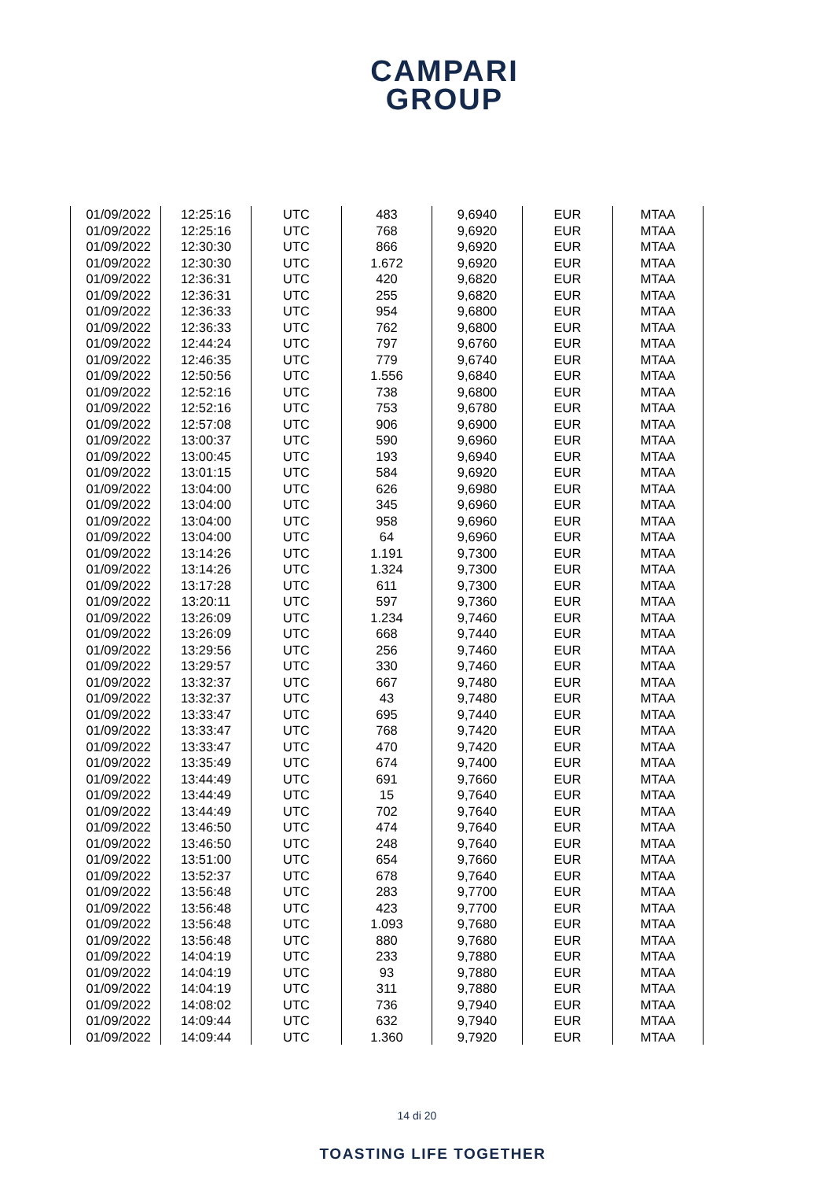CAMPARI
GROUP
| 01/09/2022 | 12:25:16 | UTC | 483 | 9,6940 | EUR | MTAA |
| 01/09/2022 | 12:25:16 | UTC | 768 | 9,6920 | EUR | MTAA |
| 01/09/2022 | 12:30:30 | UTC | 866 | 9,6920 | EUR | MTAA |
| 01/09/2022 | 12:30:30 | UTC | 1.672 | 9,6920 | EUR | MTAA |
| 01/09/2022 | 12:36:31 | UTC | 420 | 9,6820 | EUR | MTAA |
| 01/09/2022 | 12:36:31 | UTC | 255 | 9,6820 | EUR | MTAA |
| 01/09/2022 | 12:36:33 | UTC | 954 | 9,6800 | EUR | MTAA |
| 01/09/2022 | 12:36:33 | UTC | 762 | 9,6800 | EUR | MTAA |
| 01/09/2022 | 12:44:24 | UTC | 797 | 9,6760 | EUR | MTAA |
| 01/09/2022 | 12:46:35 | UTC | 779 | 9,6740 | EUR | MTAA |
| 01/09/2022 | 12:50:56 | UTC | 1.556 | 9,6840 | EUR | MTAA |
| 01/09/2022 | 12:52:16 | UTC | 738 | 9,6800 | EUR | MTAA |
| 01/09/2022 | 12:52:16 | UTC | 753 | 9,6780 | EUR | MTAA |
| 01/09/2022 | 12:57:08 | UTC | 906 | 9,6900 | EUR | MTAA |
| 01/09/2022 | 13:00:37 | UTC | 590 | 9,6960 | EUR | MTAA |
| 01/09/2022 | 13:00:45 | UTC | 193 | 9,6940 | EUR | MTAA |
| 01/09/2022 | 13:01:15 | UTC | 584 | 9,6920 | EUR | MTAA |
| 01/09/2022 | 13:04:00 | UTC | 626 | 9,6980 | EUR | MTAA |
| 01/09/2022 | 13:04:00 | UTC | 345 | 9,6960 | EUR | MTAA |
| 01/09/2022 | 13:04:00 | UTC | 958 | 9,6960 | EUR | MTAA |
| 01/09/2022 | 13:04:00 | UTC | 64 | 9,6960 | EUR | MTAA |
| 01/09/2022 | 13:14:26 | UTC | 1.191 | 9,7300 | EUR | MTAA |
| 01/09/2022 | 13:14:26 | UTC | 1.324 | 9,7300 | EUR | MTAA |
| 01/09/2022 | 13:17:28 | UTC | 611 | 9,7300 | EUR | MTAA |
| 01/09/2022 | 13:20:11 | UTC | 597 | 9,7360 | EUR | MTAA |
| 01/09/2022 | 13:26:09 | UTC | 1.234 | 9,7460 | EUR | MTAA |
| 01/09/2022 | 13:26:09 | UTC | 668 | 9,7440 | EUR | MTAA |
| 01/09/2022 | 13:29:56 | UTC | 256 | 9,7460 | EUR | MTAA |
| 01/09/2022 | 13:29:57 | UTC | 330 | 9,7460 | EUR | MTAA |
| 01/09/2022 | 13:32:37 | UTC | 667 | 9,7480 | EUR | MTAA |
| 01/09/2022 | 13:32:37 | UTC | 43 | 9,7480 | EUR | MTAA |
| 01/09/2022 | 13:33:47 | UTC | 695 | 9,7440 | EUR | MTAA |
| 01/09/2022 | 13:33:47 | UTC | 768 | 9,7420 | EUR | MTAA |
| 01/09/2022 | 13:33:47 | UTC | 470 | 9,7420 | EUR | MTAA |
| 01/09/2022 | 13:35:49 | UTC | 674 | 9,7400 | EUR | MTAA |
| 01/09/2022 | 13:44:49 | UTC | 691 | 9,7660 | EUR | MTAA |
| 01/09/2022 | 13:44:49 | UTC | 15 | 9,7640 | EUR | MTAA |
| 01/09/2022 | 13:44:49 | UTC | 702 | 9,7640 | EUR | MTAA |
| 01/09/2022 | 13:46:50 | UTC | 474 | 9,7640 | EUR | MTAA |
| 01/09/2022 | 13:46:50 | UTC | 248 | 9,7640 | EUR | MTAA |
| 01/09/2022 | 13:51:00 | UTC | 654 | 9,7660 | EUR | MTAA |
| 01/09/2022 | 13:52:37 | UTC | 678 | 9,7640 | EUR | MTAA |
| 01/09/2022 | 13:56:48 | UTC | 283 | 9,7700 | EUR | MTAA |
| 01/09/2022 | 13:56:48 | UTC | 423 | 9,7700 | EUR | MTAA |
| 01/09/2022 | 13:56:48 | UTC | 1.093 | 9,7680 | EUR | MTAA |
| 01/09/2022 | 13:56:48 | UTC | 880 | 9,7680 | EUR | MTAA |
| 01/09/2022 | 14:04:19 | UTC | 233 | 9,7880 | EUR | MTAA |
| 01/09/2022 | 14:04:19 | UTC | 93 | 9,7880 | EUR | MTAA |
| 01/09/2022 | 14:04:19 | UTC | 311 | 9,7880 | EUR | MTAA |
| 01/09/2022 | 14:08:02 | UTC | 736 | 9,7940 | EUR | MTAA |
| 01/09/2022 | 14:09:44 | UTC | 632 | 9,7940 | EUR | MTAA |
| 01/09/2022 | 14:09:44 | UTC | 1.360 | 9,7920 | EUR | MTAA |
14 di 20
TOASTING LIFE TOGETHER